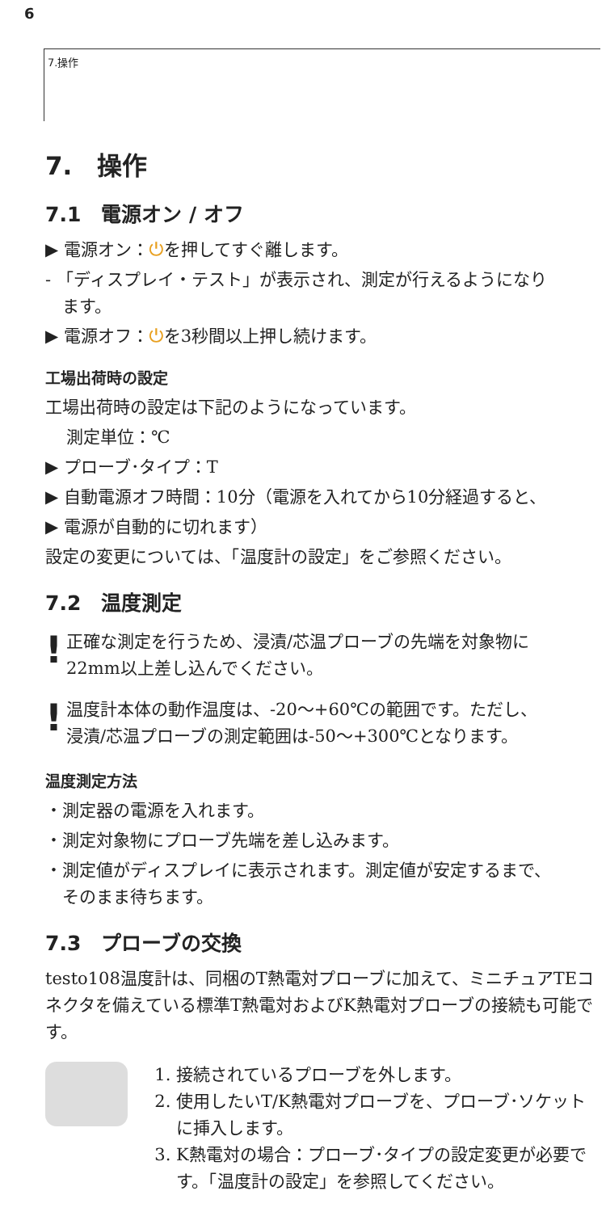6
7.操作
7.　操作
7.1　電源オン / オフ
▶ 電源オン：⏻を押してすぐ離します。
- 「ディスプレイ・テスト」が表示され、測定が行えるようになり
　ます。
▶ 電源オフ：⏻を3秒間以上押し続けます。
工場出荷時の設定
工場出荷時の設定は下記のようになっています。
測定単位：℃
▶ プローブ･タイプ：T
▶ 自動電源オフ時間：10分（電源を入れてから10分経過すると、
▶ 電源が自動的に切れます）
設定の変更については、「温度計の設定」をご参照ください。
7.2　温度測定
!
正確な測定を行うため、浸漬/芯温プローブの先端を対象物に
22mm以上差し込んでください。
!
温度計本体の動作温度は、-20～+60℃の範囲です。ただし、
浸漬/芯温プローブの測定範囲は-50～+300℃となります。
温度測定方法
・測定器の電源を入れます。
・測定対象物にプローブ先端を差し込みます。
・測定値がディスプレイに表示されます。測定値が安定するまで、
　そのまま待ちます。
7.3　プローブの交換
testo108温度計は、同梱のT熱電対プローブに加えて、ミニチュアTEコネクタを備えている標準T熱電対およびK熱電対プローブの接続も可能です。
1. 接続されているプローブを外します。
2. 使用したいT/K熱電対プローブを、プローブ･ソケットに挿入します。
3. K熱電対の場合：プローブ･タイプの設定変更が必要です。「温度計の設定」を参照してください。